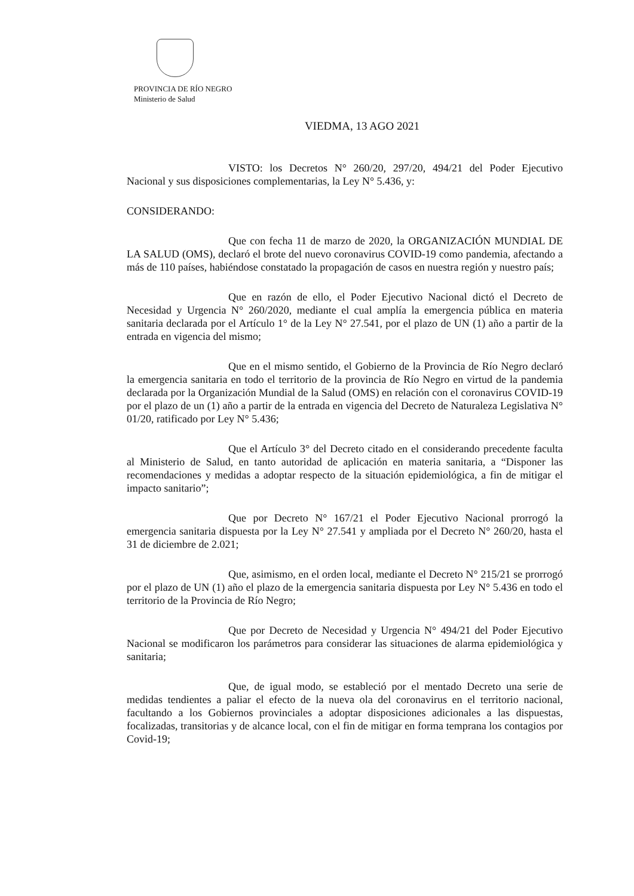PROVINCIA DE RÍO NEGRO
Ministerio de Salud
VIEDMA, 13 AGO 2021
VISTO: los Decretos N° 260/20, 297/20, 494/21 del Poder Ejecutivo Nacional y sus disposiciones complementarias, la Ley N° 5.436, y:
CONSIDERANDO:
Que con fecha 11 de marzo de 2020, la ORGANIZACIÓN MUNDIAL DE LA SALUD (OMS), declaró el brote del nuevo coronavirus COVID-19 como pandemia, afectando a más de 110 países, habiéndose constatado la propagación de casos en nuestra región y nuestro país;
Que en razón de ello, el Poder Ejecutivo Nacional dictó el Decreto de Necesidad y Urgencia N° 260/2020, mediante el cual amplía la emergencia pública en materia sanitaria declarada por el Artículo 1° de la Ley N° 27.541, por el plazo de UN (1) año a partir de la entrada en vigencia del mismo;
Que en el mismo sentido, el Gobierno de la Provincia de Río Negro declaró la emergencia sanitaria en todo el territorio de la provincia de Río Negro en virtud de la pandemia declarada por la Organización Mundial de la Salud (OMS) en relación con el coronavirus COVID-19 por el plazo de un (1) año a partir de la entrada en vigencia del Decreto de Naturaleza Legislativa N° 01/20, ratificado por Ley N° 5.436;
Que el Artículo 3° del Decreto citado en el considerando precedente faculta al Ministerio de Salud, en tanto autoridad de aplicación en materia sanitaria, a “Disponer las recomendaciones y medidas a adoptar respecto de la situación epidemiológica, a fin de mitigar el impacto sanitario”;
Que por Decreto N° 167/21 el Poder Ejecutivo Nacional prorrogó la emergencia sanitaria dispuesta por la Ley N° 27.541 y ampliada por el Decreto N° 260/20, hasta el 31 de diciembre de 2.021;
Que, asimismo, en el orden local, mediante el Decreto N° 215/21 se prorrogó por el plazo de UN (1) año el plazo de la emergencia sanitaria dispuesta por Ley N° 5.436 en todo el territorio de la Provincia de Río Negro;
Que por Decreto de Necesidad y Urgencia N° 494/21 del Poder Ejecutivo Nacional se modificaron los parámetros para considerar las situaciones de alarma epidemiológica y sanitaria;
Que, de igual modo, se estableció por el mentado Decreto una serie de medidas tendientes a paliar el efecto de la nueva ola del coronavirus en el territorio nacional, facultando a los Gobiernos provinciales a adoptar disposiciones adicionales a las dispuestas, focalizadas, transitorias y de alcance local, con el fin de mitigar en forma temprana los contagios por Covid-19;